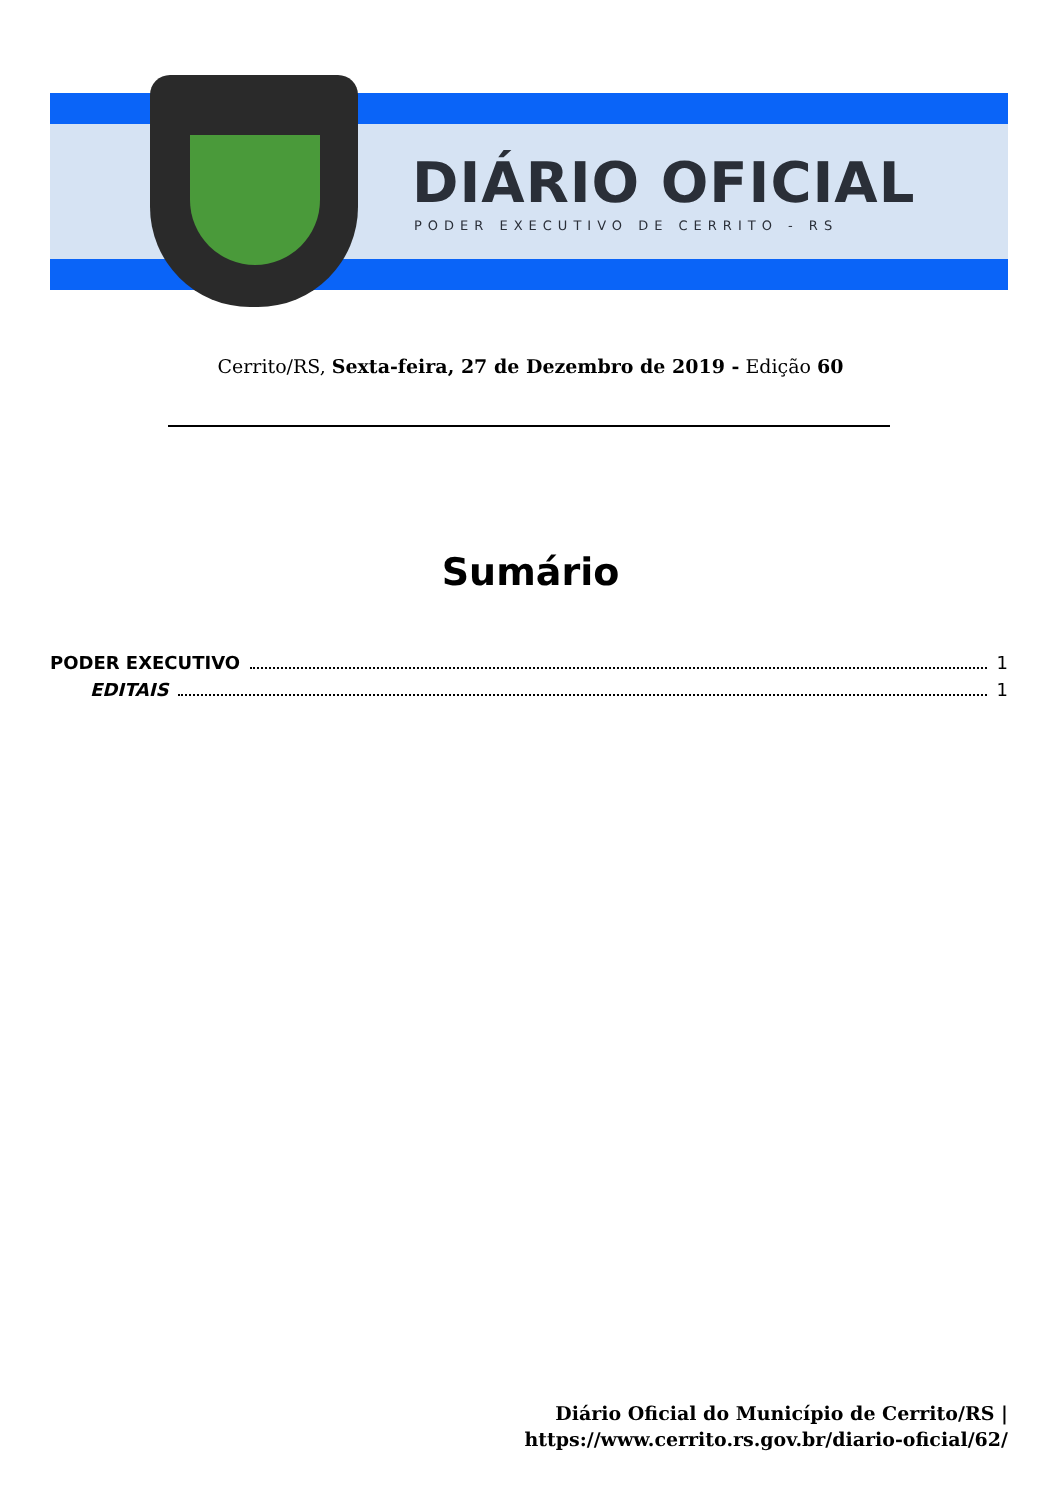DIÁRIO OFICIAL
PODER EXECUTIVO DE CERRITO - RS
Cerrito/RS, Sexta-feira, 27 de Dezembro de 2019 - Edição 60
Sumário
PODER EXECUTIVO 1
EDITAIS 1
Diário Oficial do Município de Cerrito/RS |
https://www.cerrito.rs.gov.br/diario-oficial/62/